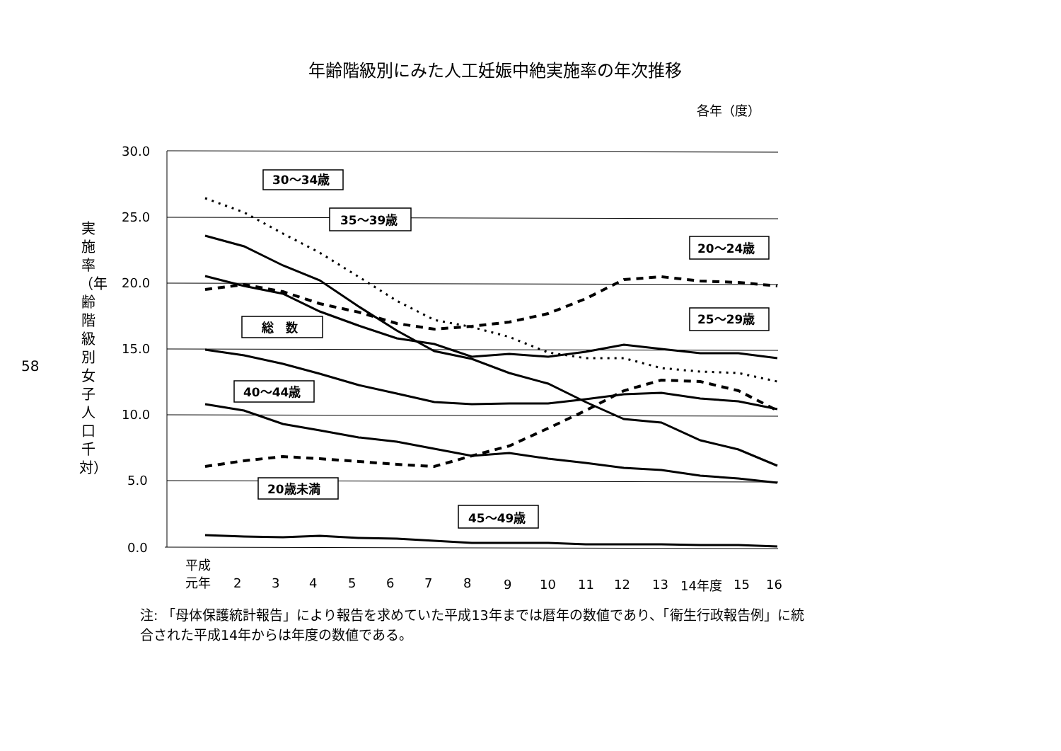年齢階級別にみた人工妊娠中絶実施率の年次推移
各年（度）
58
実施率（年齢階級別女子人口千対）
30.0
25.0
20.0
15.0
10.0
5.0
0.0
30～34歳
35～39歳
20～24歳
25～29歳
総　数
40～44歳
20歳未満
45～49歳
平成
元年
2
3
4
5
6
7
8
9
10
11
12
13
14年度
15
16
注: 「母体保護統計報告」により報告を求めていた平成13年までは暦年の数値であり、「衛生行政報告例」に統合された平成14年からは年度の数値である。